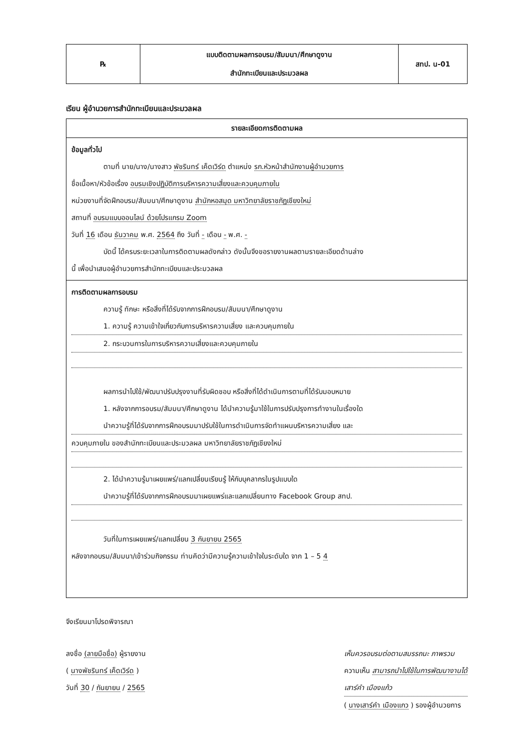| ℞ | แบบติดตามผลการอบรม/สัมมนา/ศึกษาดูงาน สำนักทะเบียนและประมวลผล | สทป. น-01 |
เรียน ผู้อำนวยการสำนักทะเบียนและประมวลผล
รายละเอียดการติดตามผล
ข้อมูลทั่วไป
ตามที่ นาย/นาง/นางสาว พัชรินทร์ เค็ดเวิร์ด ตำแหน่ง รก.หัวหน้าสำนักงานผู้อำนวยการ
ชื่อเนื้อหา/หัวข้อเรื่อง อบรมเชิงปฏิบัติการบริหารความเสี่ยงและควบคุมภายใน
หน่วยงานที่จัดฝึกอบรม/สัมมนา/ศึกษาดูงาน สำนักหอสมุด มหาวิทยาลัยราชภัฏเชียงใหม่
สถานที่ อบรมแบบออนไลน์ ด้วยโปรแกรม Zoom
วันที่ 16 เดือน ธันวาคม พ.ศ. 2564 ถึง วันที่ - เดือน - พ.ศ. -
บัดนี้ ได้ครบระยะเวลาในการติดตามผลดังกล่าว ดังนั้นจึงขอรายงานผลตามรายละเอียดด้านล่าง
นี้ เพื่อนำเสนอผู้อำนวยการสำนักทะเบียนและประมวลผล
การติดตามผลการอบรม
ความรู้ ทักษะ หรือสิ่งที่ได้รับจากการฝึกอบรม/สัมมนา/ศึกษาดูงาน
1. ความรู้ ความเข้าใจเกี่ยวกับการบริหารความเสี่ยง และควบคุมภายใน
2. กระบวนการในการบริหารความเสี่ยงและควบคุมภายใน
ผลการนำไปใช้/พัฒนาปรับปรุงงานที่รับผิดชอบ หรือสิ่งที่ได้ดำเนินการตามที่ได้รับมอบหมาย
1. หลังจากการอบรม/สัมมนา/ศึกษาดูงาน ได้นำความรู้มาใช้ในการปรับปรุงการทำงานในเรื่องใด
นำความรู้ที่ได้รับจากการฝึกอบรมมาปรับใช้ในการดำเนินการจัดทำแผนบริหารความเสี่ยง และ
ควบคุมภายใน ของสำนักทะเบียนและประมวลผล มหาวิทยาลัยราชภัฏเชียงใหม่
2. ได้นำความรู้มาเผยแพร่/แลกเปลี่ยนเรียนรู้ ให้กับบุคลากรในรูปแบบใด
นำความรู้ที่ได้รับจากการฝึกอบรมมาเผยแพร่และแลกเปลี่ยนทาง Facebook Group สทป.
วันที่ในการเผยแพร่/แลกเปลี่ยน 3 กันยายน 2565
หลังจากอบรม/สัมมนา/เข้าร่วมกิจกรรม ท่านคิดว่ามีความรู้ความเข้าใจในระดับใด จาก 1 – 5 4
จึงเรียนมาโปรดพิจารณา
ลงชื่อ (ลายมือชื่อ) ผู้รายงาน
( นางพัชรินทร์ เค็ดเวิร์ด )
วันที่ 30 / กันยายน / 2565
เห็นควรอบรมต่อตามสมรรถนะ ภาพรวม
ความเห็น สามารถนำไปใช้ในการพัฒนางานได้
เสาร์คำ เมืองแก้ว
( นางเสาร์คำ เมืองแกว ) รองผู้อำนวยการ